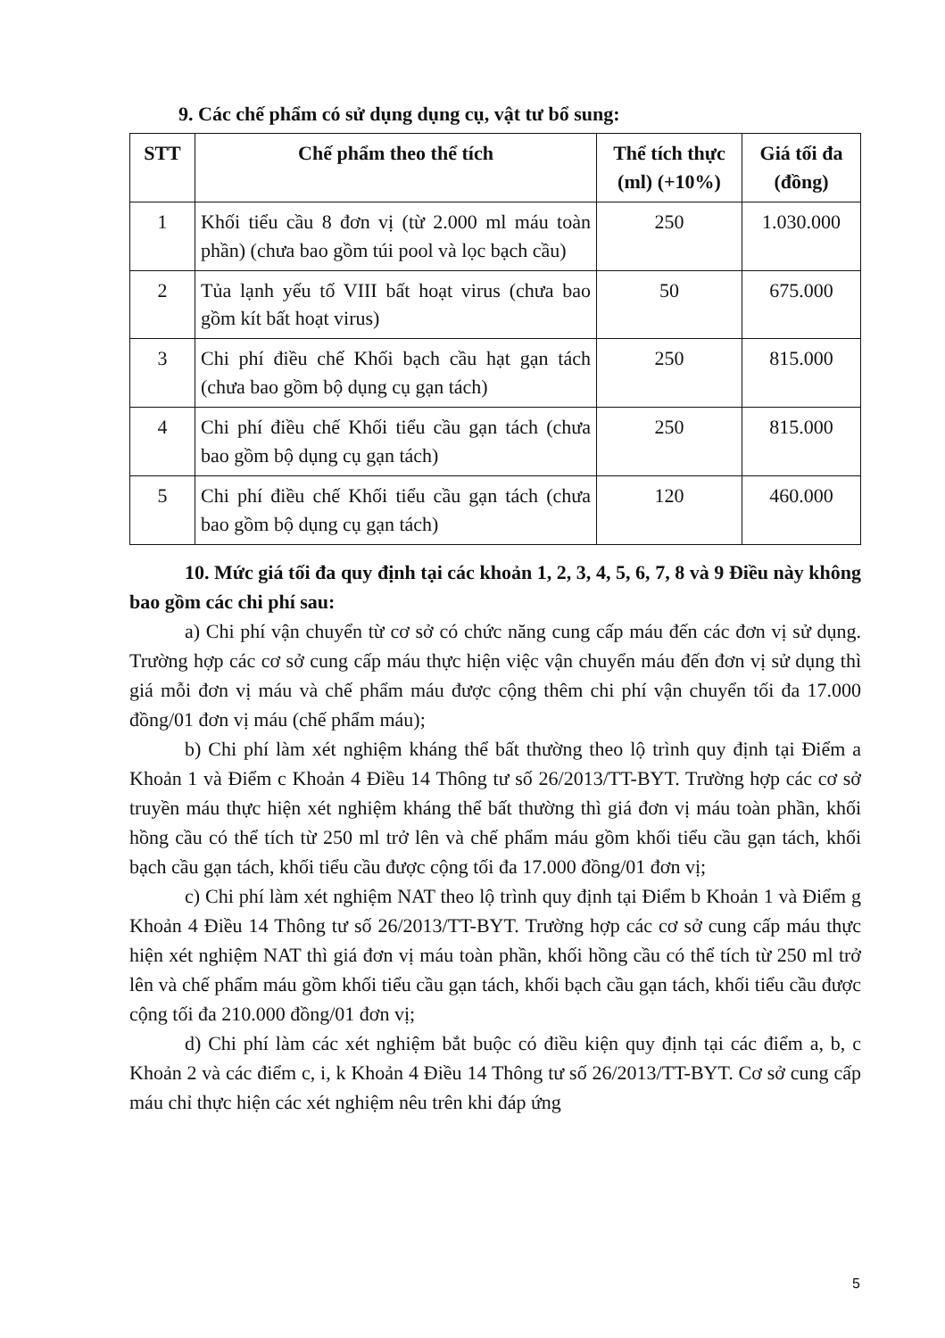9. Các chế phẩm có sử dụng dụng cụ, vật tư bổ sung:
| STT | Chế phẩm theo thể tích | Thể tích thực (ml) (+10%) | Giá tối đa (đồng) |
| --- | --- | --- | --- |
| 1 | Khối tiểu cầu 8 đơn vị (từ 2.000 ml máu toàn phần) (chưa bao gồm túi pool và lọc bạch cầu) | 250 | 1.030.000 |
| 2 | Tủa lạnh yếu tố VIII bất hoạt virus (chưa bao gồm kít bất hoạt virus) | 50 | 675.000 |
| 3 | Chi phí điều chế Khối bạch cầu hạt gạn tách (chưa bao gồm bộ dụng cụ gạn tách) | 250 | 815.000 |
| 4 | Chi phí điều chế Khối tiểu cầu gạn tách (chưa bao gồm bộ dụng cụ gạn tách) | 250 | 815.000 |
| 5 | Chi phí điều chế Khối tiểu cầu gạn tách (chưa bao gồm bộ dụng cụ gạn tách) | 120 | 460.000 |
10. Mức giá tối đa quy định tại các khoản 1, 2, 3, 4, 5, 6, 7, 8 và 9 Điều này không bao gồm các chi phí sau:
a) Chi phí vận chuyển từ cơ sở có chức năng cung cấp máu đến các đơn vị sử dụng. Trường hợp các cơ sở cung cấp máu thực hiện việc vận chuyển máu đến đơn vị sử dụng thì giá mỗi đơn vị máu và chế phẩm máu được cộng thêm chi phí vận chuyển tối đa 17.000 đồng/01 đơn vị máu (chế phẩm máu);
b) Chi phí làm xét nghiệm kháng thể bất thường theo lộ trình quy định tại Điểm a Khoản 1 và Điểm c Khoản 4 Điều 14 Thông tư số 26/2013/TT-BYT. Trường hợp các cơ sở truyền máu thực hiện xét nghiệm kháng thể bất thường thì giá đơn vị máu toàn phần, khối hồng cầu có thể tích từ 250 ml trở lên và chế phẩm máu gồm khối tiểu cầu gạn tách, khối bạch cầu gạn tách, khối tiểu cầu được cộng tối đa 17.000 đồng/01 đơn vị;
c) Chi phí làm xét nghiệm NAT theo lộ trình quy định tại Điểm b Khoản 1 và Điểm g Khoản 4 Điều 14 Thông tư số 26/2013/TT-BYT. Trường hợp các cơ sở cung cấp máu thực hiện xét nghiệm NAT thì giá đơn vị máu toàn phần, khối hồng cầu có thể tích từ 250 ml trở lên và chế phẩm máu gồm khối tiểu cầu gạn tách, khối bạch cầu gạn tách, khối tiểu cầu được cộng tối đa 210.000 đồng/01 đơn vị;
d) Chi phí làm các xét nghiệm bắt buộc có điều kiện quy định tại các điểm a, b, c Khoản 2 và các điểm c, i, k Khoản 4 Điều 14 Thông tư số 26/2013/TT-BYT. Cơ sở cung cấp máu chỉ thực hiện các xét nghiệm nêu trên khi đáp ứng
5